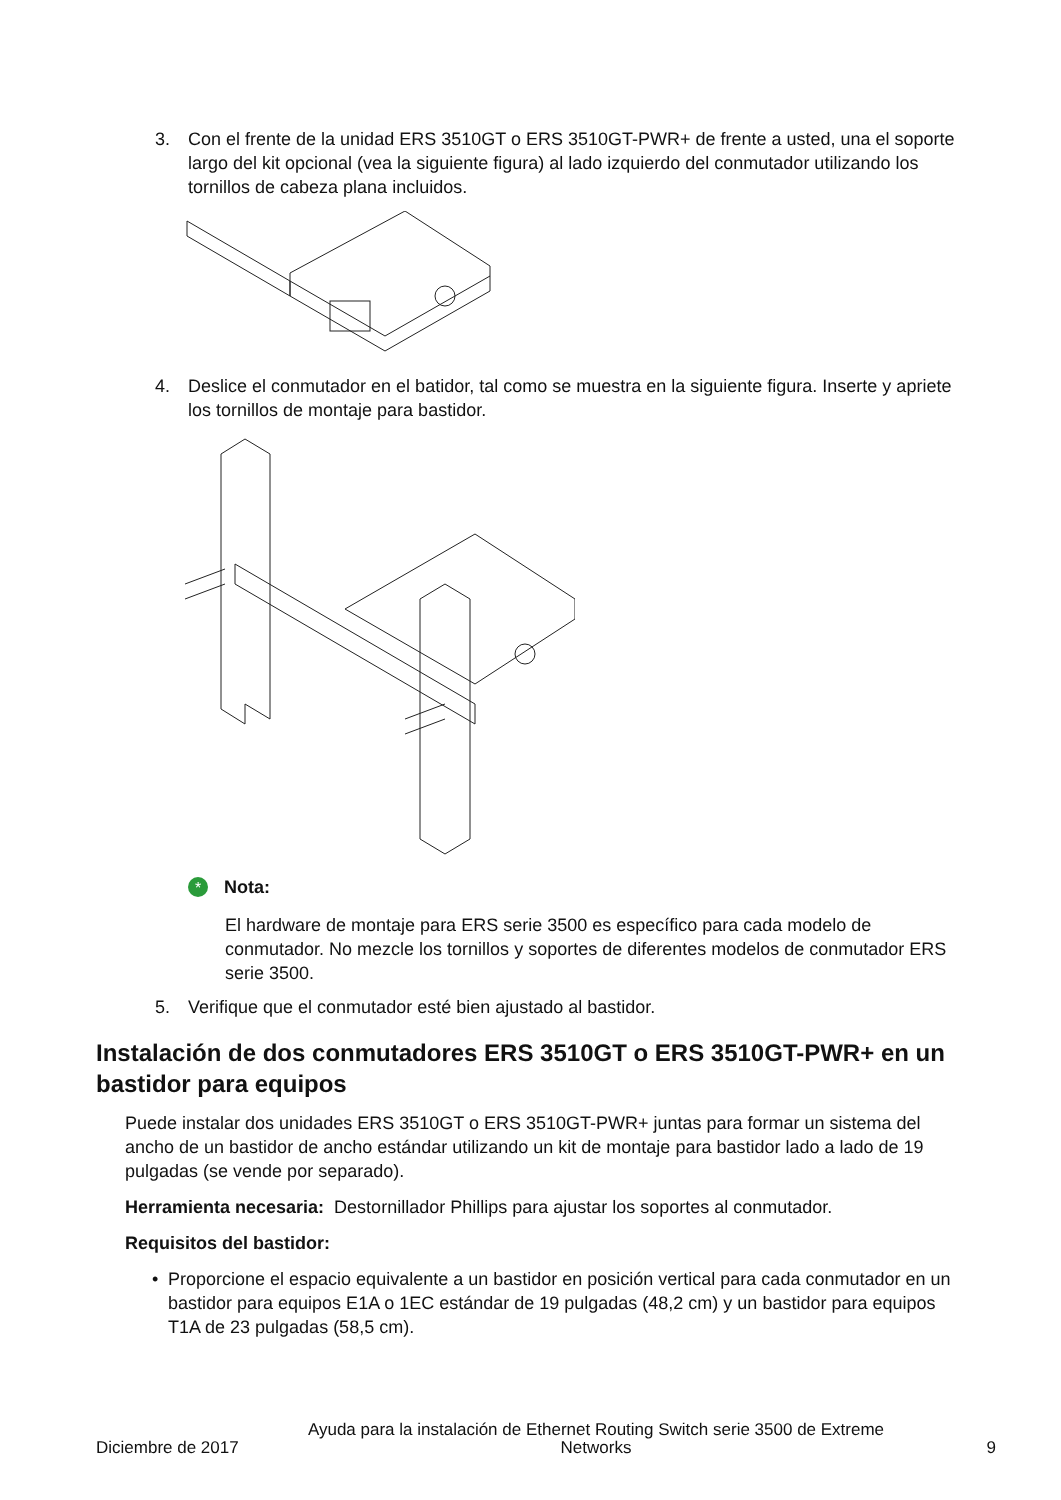3. Con el frente de la unidad ERS 3510GT o ERS 3510GT-PWR+ de frente a usted, una el soporte largo del kit opcional (vea la siguiente figura) al lado izquierdo del conmutador utilizando los tornillos de cabeza plana incluidos.
4. Deslice el conmutador en el batidor, tal como se muestra en la siguiente figura. Inserte y apriete los tornillos de montaje para bastidor.
*
Nota:
El hardware de montaje para ERS serie 3500 es específico para cada modelo de conmutador. No mezcle los tornillos y soportes de diferentes modelos de conmutador ERS serie 3500.
5. Verifique que el conmutador esté bien ajustado al bastidor.
Instalación de dos conmutadores ERS 3510GT o ERS 3510GT-PWR+ en un bastidor para equipos
Puede instalar dos unidades ERS 3510GT o ERS 3510GT-PWR+ juntas para formar un sistema del ancho de un bastidor de ancho estándar utilizando un kit de montaje para bastidor lado a lado de 19 pulgadas (se vende por separado).
Herramienta necesaria: Destornillador Phillips para ajustar los soportes al conmutador.
Requisitos del bastidor:
• Proporcione el espacio equivalente a un bastidor en posición vertical para cada conmutador en un bastidor para equipos E1A o 1EC estándar de 19 pulgadas (48,2 cm) y un bastidor para equipos T1A de 23 pulgadas (58,5 cm).
Diciembre de 2017 Ayuda para la instalación de Ethernet Routing Switch serie 3500 de Extreme Networks 9